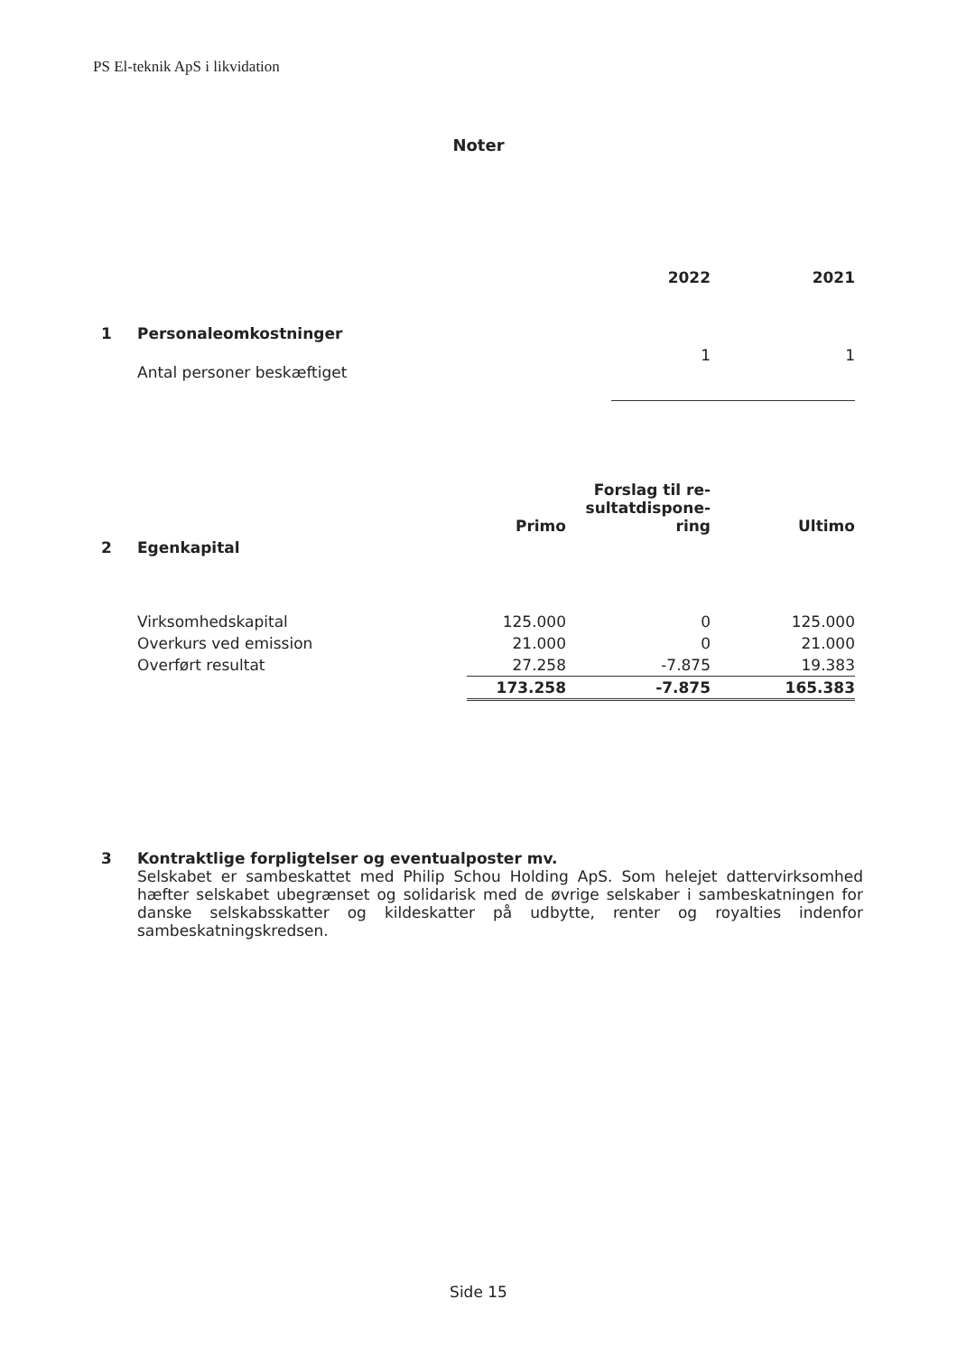PS El-teknik ApS i likvidation
Noter
| | | 2022 | 2021 |
| --- | --- | --- | --- |
| 1 | Personaleomkostninger | | |
| | Antal personer beskæftiget | 1 | 1 |
| | | Primo | Forslag til re- sultatdispone- ring | Ultimo |
| --- | --- | --- | --- | --- |
| 2 | Egenkapital | | | |
| | Virksomhedskapital | 125.000 | 0 | 125.000 |
| | Overkurs ved emission | 21.000 | 0 | 21.000 |
| | Overført resultat | 27.258 | -7.875 | 19.383 |
| | | 173.258 | -7.875 | 165.383 |
3 Kontraktlige forpligtelser og eventualposter mv.
Selskabet er sambeskattet med Philip Schou Holding ApS. Som helejet dattervirksomhed hæfter selskabet ubegrænset og solidarisk med de øvrige selskaber i sambeskatningen for danske selskabsskatter og kildeskatter på udbytte, renter og royalties indenfor sambeskatningskredsen.
Side 15